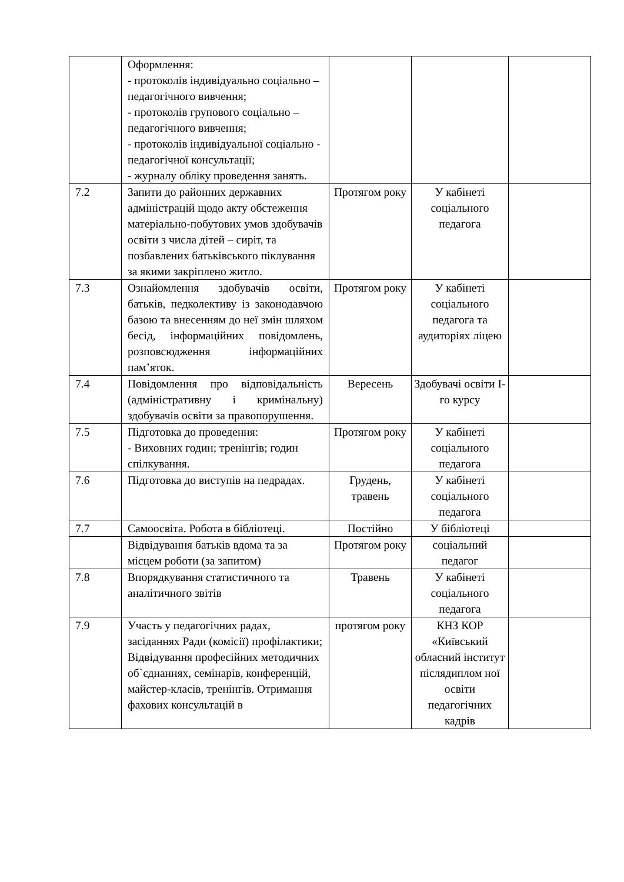| | Оформлення: - протоколів індивідуально соціально – педагогічного вивчення; - протоколів групового соціально – педагогічного вивчення; - протоколів індивідуальної соціально - педагогічної консультації; - журналу обліку проведення занять. | | | |
| 7.2 | Запити до районних державних адміністрацій щодо акту обстеження матеріально-побутових умов здобувачів освіти з числа дітей – сиріт, та позбавлених батьківського піклування за якими закріплено житло. | Протягом року | У кабінеті соціального педагога | |
| 7.3 | Ознайомлення здобувачів освіти, батьків, педколективу із законодавчою базою та внесенням до неї змін шляхом бесід, інформаційних повідомлень, розповсюдження інформаційних пам’яток. | Протягом року | У кабінеті соціального педагога та аудиторіях ліцею | |
| 7.4 | Повідомлення про відповідальність (адміністративну і кримінальну) здобувачів освіти за правопорушення. | Вересень | Здобувачі освіти І-го курсу | |
| 7.5 | Підготовка до проведення: - Виховних годин; тренінгів; годин спілкування. | Протягом року | У кабінеті соціального педагога | |
| 7.6 | Підготовка до виступів на педрадах. | Грудень, травень | У кабінеті соціального педагога | |
| 7.7 | Самоосвіта. Робота в бібліотеці. | Постійно | У бібліотеці | |
| | Відвідування батьків вдома та за місцем роботи (за запитом) | Протягом року | соціальний педагог | |
| 7.8 | Впорядкування статистичного та аналітичного звітів | Травень | У кабінеті соціального педагога | |
| 7.9 | Участь у педагогічних радах, засіданнях Ради (комісії) профілактики; Відвідування професійних методичних об`єднаннях, семінарів, конференцій, майстер-класів, тренінгів. Отримання фахових консультацій в | протягом року | КНЗ КОР «Київський обласний інститут післядиплом ної освіти педагогічних кадрів | |